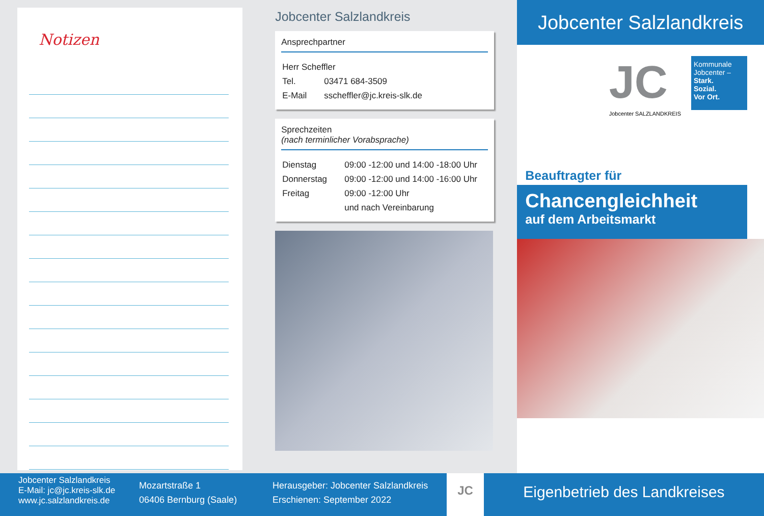Notizen
Jobcenter Salzlandkreis
Ansprechpartner
| Herr Scheffler | |
| Tel. | 03471 684-3509 |
| E-Mail | sscheffler@jc.kreis-slk.de |
Sprechzeiten
(nach terminlicher Vorabsprache)
| Dienstag | 09:00 -12:00 und 14:00 -18:00 Uhr |
| Donnerstag | 09:00 -12:00 und 14:00 -16:00 Uhr |
| Freitag | 09:00 -12:00 Uhr |
| | und nach Vereinbarung |
Jobcenter Salzlandkreis
JC
Jobcenter SALZLANDKREIS
Kommunale Jobcenter –
Stark.
Sozial.
Vor Ort.
Beauftragter für
Chancengleichheit
auf dem Arbeitsmarkt
Jobcenter Salzlandkreis
E-Mail: jc@jc.kreis-slk.de
www.jc.salzlandkreis.de
Mozartstraße 1
06406 Bernburg (Saale)
Herausgeber: Jobcenter Salzlandkreis
Erschienen: September 2022
JC
Eigenbetrieb des Landkreises